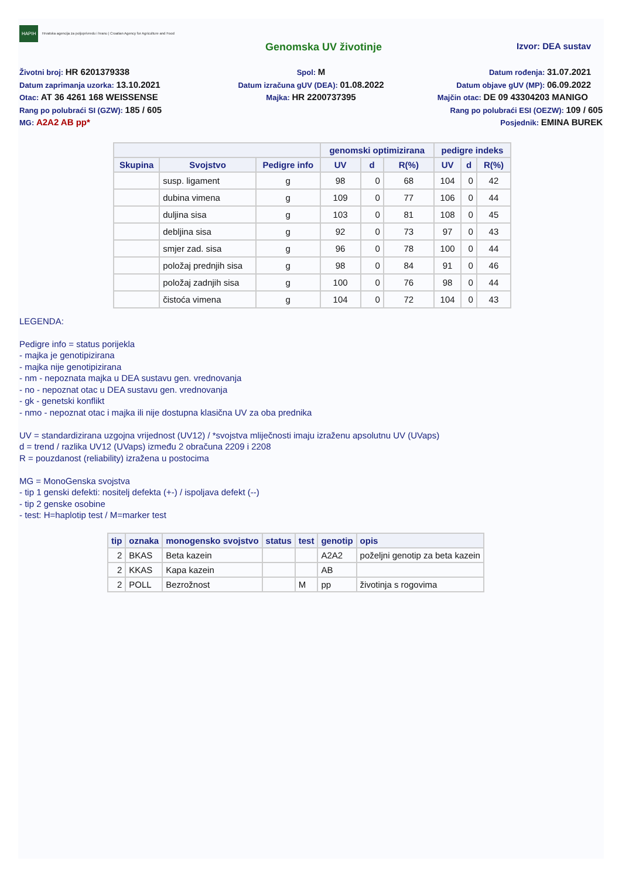HAPIH Hrvatska agencija za poljoprivredu i hranu | Croatian Agency for Agriculture and Food
Genomska UV životinje Izvor: DEA sustav
Životni broj: HR 6201379338
Spol: M
Datum rođenja: 31.07.2021
Datum zaprimanja uzorka: 13.10.2021
Datum izračuna gUV (DEA): 01.08.2022
Datum objave gUV (MP): 06.09.2022
Otac: AT 36 4261 168 WEISSENSE
Majka: HR 2200737395
Majčin otac: DE 09 43304203 MANIGO
Rang po polubraći SI (GZW): 185 / 605
Rang po polubraći ESI (OEZW): 109 / 605
MG: A2A2 AB pp*
Posjednik: EMINA BUREK
| | | | genomski optimizirana | | | pedigre indeks | | |
| --- | --- | --- | --- | --- | --- | --- | --- | --- |
| Skupina | Svojstvo | Pedigre info | UV | d | R(%) | UV | d | R(%) |
| | susp. ligament | g | 98 | 0 | 68 | 104 | 0 | 42 |
| | dubina vimena | g | 109 | 0 | 77 | 106 | 0 | 44 |
| | duljina sisa | g | 103 | 0 | 81 | 108 | 0 | 45 |
| | debljina sisa | g | 92 | 0 | 73 | 97 | 0 | 43 |
| | smjer zad. sisa | g | 96 | 0 | 78 | 100 | 0 | 44 |
| | položaj prednjih sisa | g | 98 | 0 | 84 | 91 | 0 | 46 |
| | položaj zadnjih sisa | g | 100 | 0 | 76 | 98 | 0 | 44 |
| | čistoća vimena | g | 104 | 0 | 72 | 104 | 0 | 43 |
LEGENDA:
Pedigre info = status porijekla
- majka je genotipizirana
- majka nije genotipizirana
- nm - nepoznata majka u DEA sustavu gen. vrednovanja
- no - nepoznat otac u DEA sustavu gen. vrednovanja
- gk - genetski konflikt
- nmo - nepoznat otac i majka ili nije dostupna klasična UV za oba prednika
UV = standardizirana uzgojna vrijednost (UV12) / *svojstva mliječnosti imaju izraženu apsolutnu UV (UVaps)
d = trend / razlika UV12 (UVaps) između 2 obračuna 2209 i 2208
R = pouzdanost (reliability) izražena u postocima
MG = MonoGenska svojstva
- tip 1 genski defekti: nositelj defekta (+-) / ispoljava defekt (--)
- tip 2 genske osobine
- test: H=haplotip test / M=marker test
| tip | oznaka | monogensko svojstvo | status | test | genotip | opis |
| --- | --- | --- | --- | --- | --- | --- |
| 2 | BKAS | Beta kazein | | | A2A2 | poželjni genotip za beta kazein |
| 2 | KKAS | Kapa kazein | | | AB | |
| 2 | POLL | Bezrožnost | | M | pp | životinja s rogovima |